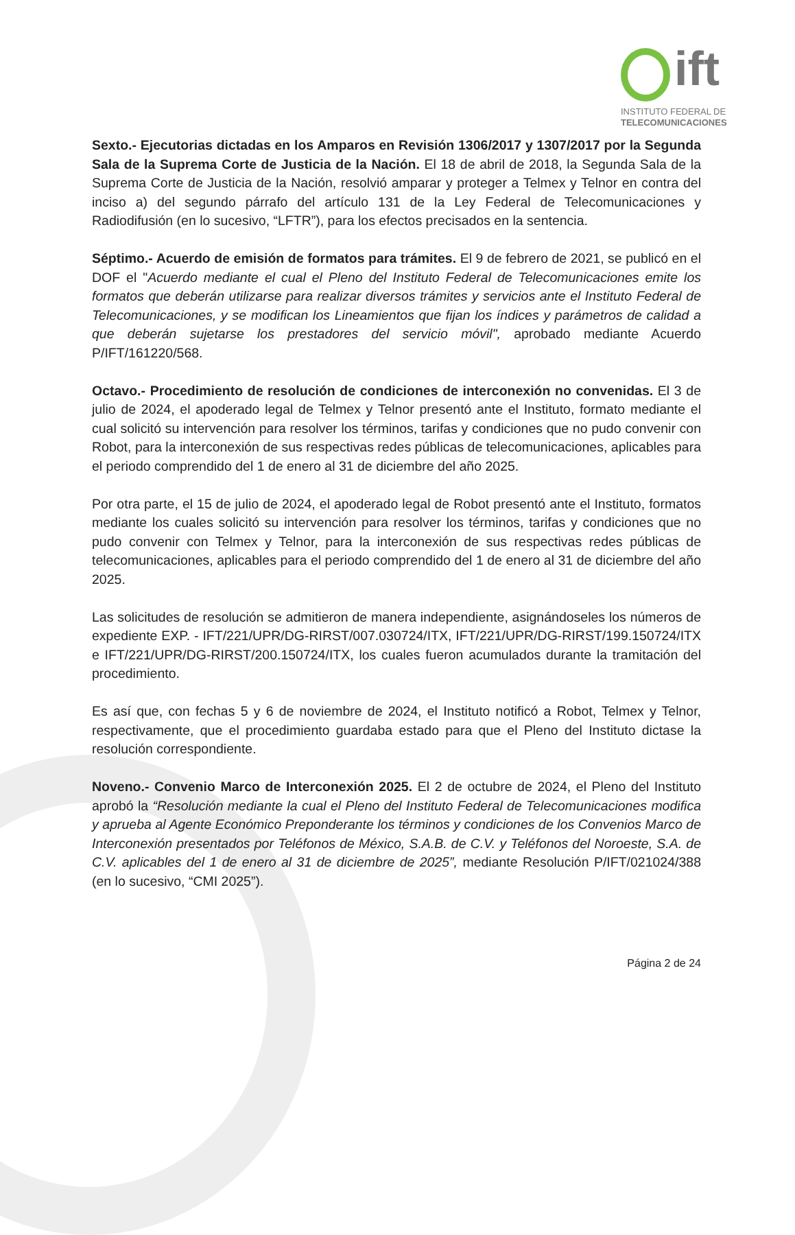ift
INSTITUTO FEDERAL DE
TELECOMUNICACIONES
Sexto.- Ejecutorias dictadas en los Amparos en Revisión 1306/2017 y 1307/2017 por la Segunda Sala de la Suprema Corte de Justicia de la Nación. El 18 de abril de 2018, la Segunda Sala de la Suprema Corte de Justicia de la Nación, resolvió amparar y proteger a Telmex y Telnor en contra del inciso a) del segundo párrafo del artículo 131 de la Ley Federal de Telecomunicaciones y Radiodifusión (en lo sucesivo, “LFTR”), para los efectos precisados en la sentencia.
Séptimo.- Acuerdo de emisión de formatos para trámites. El 9 de febrero de 2021, se publicó en el DOF el "Acuerdo mediante el cual el Pleno del Instituto Federal de Telecomunicaciones emite los formatos que deberán utilizarse para realizar diversos trámites y servicios ante el Instituto Federal de Telecomunicaciones, y se modifican los Lineamientos que fijan los índices y parámetros de calidad a que deberán sujetarse los prestadores del servicio móvil", aprobado mediante Acuerdo P/IFT/161220/568.
Octavo.- Procedimiento de resolución de condiciones de interconexión no convenidas. El 3 de julio de 2024, el apoderado legal de Telmex y Telnor presentó ante el Instituto, formato mediante el cual solicitó su intervención para resolver los términos, tarifas y condiciones que no pudo convenir con Robot, para la interconexión de sus respectivas redes públicas de telecomunicaciones, aplicables para el periodo comprendido del 1 de enero al 31 de diciembre del año 2025.
Por otra parte, el 15 de julio de 2024, el apoderado legal de Robot presentó ante el Instituto, formatos mediante los cuales solicitó su intervención para resolver los términos, tarifas y condiciones que no pudo convenir con Telmex y Telnor, para la interconexión de sus respectivas redes públicas de telecomunicaciones, aplicables para el periodo comprendido del 1 de enero al 31 de diciembre del año 2025.
Las solicitudes de resolución se admitieron de manera independiente, asignándoseles los números de expediente EXP. - IFT/221/UPR/DG-RIRST/007.030724/ITX, IFT/221/UPR/DG-RIRST/199.150724/ITX e IFT/221/UPR/DG-RIRST/200.150724/ITX, los cuales fueron acumulados durante la tramitación del procedimiento.
Es así que, con fechas 5 y 6 de noviembre de 2024, el Instituto notificó a Robot, Telmex y Telnor, respectivamente, que el procedimiento guardaba estado para que el Pleno del Instituto dictase la resolución correspondiente.
Noveno.- Convenio Marco de Interconexión 2025. El 2 de octubre de 2024, el Pleno del Instituto aprobó la “Resolución mediante la cual el Pleno del Instituto Federal de Telecomunicaciones modifica y aprueba al Agente Económico Preponderante los términos y condiciones de los Convenios Marco de Interconexión presentados por Teléfonos de México, S.A.B. de C.V. y Teléfonos del Noroeste, S.A. de C.V. aplicables del 1 de enero al 31 de diciembre de 2025”, mediante Resolución P/IFT/021024/388 (en lo sucesivo, “CMI 2025”).
Página 2 de 24